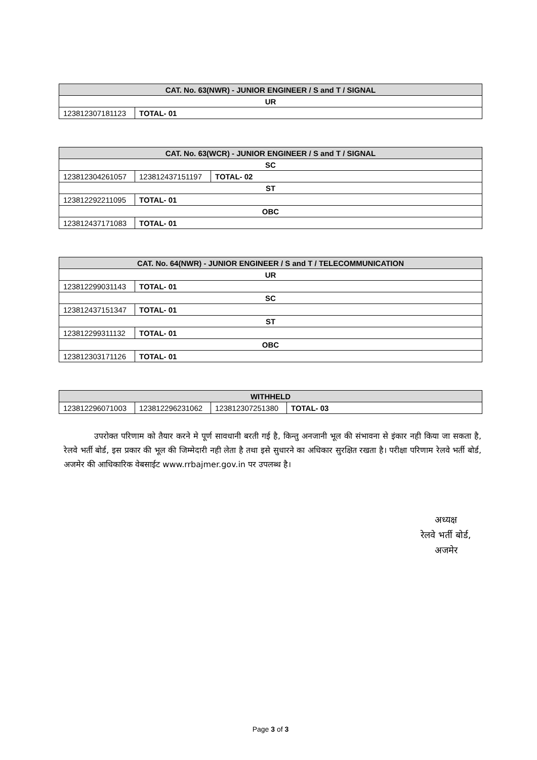| CAT. No. 63(NWR) - JUNIOR ENGINEER / S and T / SIGNAL | |
| --- | --- |
| UR | |
| 123812307181123 | TOTAL- 01 |
| CAT. No. 63(WCR) - JUNIOR ENGINEER / S and T / SIGNAL | | |
| --- | --- | --- |
| SC | | |
| 123812304261057 | 123812437151197 | TOTAL- 02 |
| ST | | |
| 123812292211095 | TOTAL- 01 | |
| OBC | | |
| 123812437171083 | TOTAL- 01 | |
| CAT. No. 64(NWR) - JUNIOR ENGINEER / S and T / TELECOMMUNICATION | |
| --- | --- |
| UR | |
| 123812299031143 | TOTAL- 01 |
| SC | |
| 123812437151347 | TOTAL- 01 |
| ST | |
| 123812299311132 | TOTAL- 01 |
| OBC | |
| 123812303171126 | TOTAL- 01 |
| WITHHELD | | | |
| --- | --- | --- | --- |
| 123812296071003 | 123812296231062 | 123812307251380 | TOTAL- 03 |
उपरोक्त परिणाम को तैयार करने मे पूर्ण सावधानी बरती गई है, किन्तु अनजानी भूल की संभावना से इंकार नही किया जा सकता है, रेलवे भर्ती बोर्ड, इस प्रकार की भूल की जिम्मेदारी नही लेता है तथा इसे सुधारने का अधिकार सुरक्षित रखता है। परीक्षा परिणाम रेलवे भर्ती बोर्ड, अजमेर की आधिकारिक वेबसाईट www.rrbajmer.gov.in पर उपलब्ध है।
अध्यक्ष
रेलवे भर्ती बोर्ड,
अजमेर
Page 3 of 3